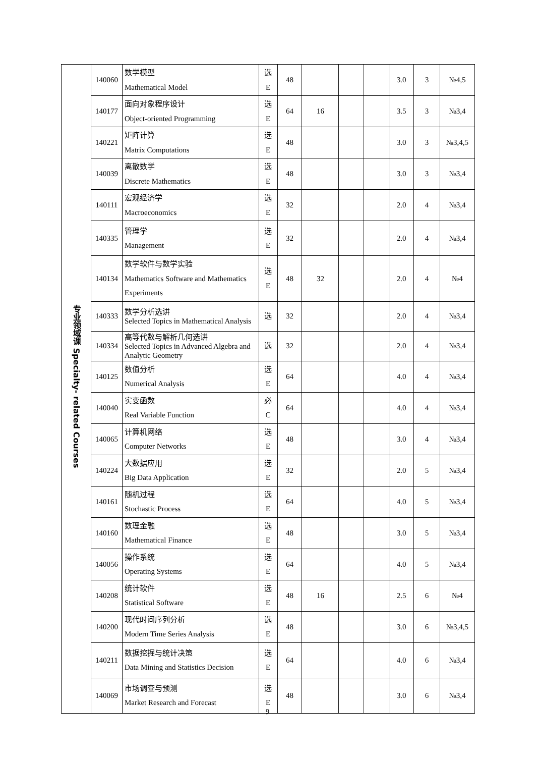| 专业领域课 Specialty- related Courses | 140060 | 数学模型 Mathematical Model | 选 E | 48 | | | | 3.0 | 3 | №4,5 |
| | 140177 | 面向对象程序设计 Object-oriented Programming | 选 E | 64 | 16 | | | 3.5 | 3 | №3,4 |
| | 140221 | 矩阵计算 Matrix Computations | 选 E | 48 | | | | 3.0 | 3 | №3,4,5 |
| | 140039 | 离散数学 Discrete Mathematics | 选 E | 48 | | | | 3.0 | 3 | №3,4 |
| | 140111 | 宏观经济学 Macroeconomics | 选 E | 32 | | | | 2.0 | 4 | №3,4 |
| | 140335 | 管理学 Management | 选 E | 32 | | | | 2.0 | 4 | №3,4 |
| | 140134 | 数学软件与数学实验 Mathematics Software and Mathematics Experiments | 选 E | 48 | 32 | | | 2.0 | 4 | №4 |
| | 140333 | 数学分析选讲 Selected Topics in Mathematical Analysis | 选 | 32 | | | | 2.0 | 4 | №3,4 |
| | 140334 | 高等代数与解析几何选讲 Selected Topics in Advanced Algebra and Analytic Geometry | 选 | 32 | | | | 2.0 | 4 | №3,4 |
| | 140125 | 数值分析 Numerical Analysis | 选 E | 64 | | | | 4.0 | 4 | №3,4 |
| | 140040 | 实变函数 Real Variable Function | 必 C | 64 | | | | 4.0 | 4 | №3,4 |
| | 140065 | 计算机网络 Computer Networks | 选 E | 48 | | | | 3.0 | 4 | №3,4 |
| | 140224 | 大数据应用 Big Data Application | 选 E | 32 | | | | 2.0 | 5 | №3,4 |
| | 140161 | 随机过程 Stochastic Process | 选 E | 64 | | | | 4.0 | 5 | №3,4 |
| | 140160 | 数理金融 Mathematical Finance | 选 E | 48 | | | | 3.0 | 5 | №3,4 |
| | 140056 | 操作系统 Operating Systems | 选 E | 64 | | | | 4.0 | 5 | №3,4 |
| | 140208 | 统计软件 Statistical Software | 选 E | 48 | 16 | | | 2.5 | 6 | №4 |
| | 140200 | 现代时间序列分析 Modern Time Series Analysis | 选 E | 48 | | | | 3.0 | 6 | №3,4,5 |
| | 140211 | 数据挖掘与统计决策 Data Mining and Statistics Decision | 选 E | 64 | | | | 4.0 | 6 | №3,4 |
| | 140069 | 市场调查与预测 Market Research and Forecast | 选 E | 48 | | | | 3.0 | 6 | №3,4 |
9